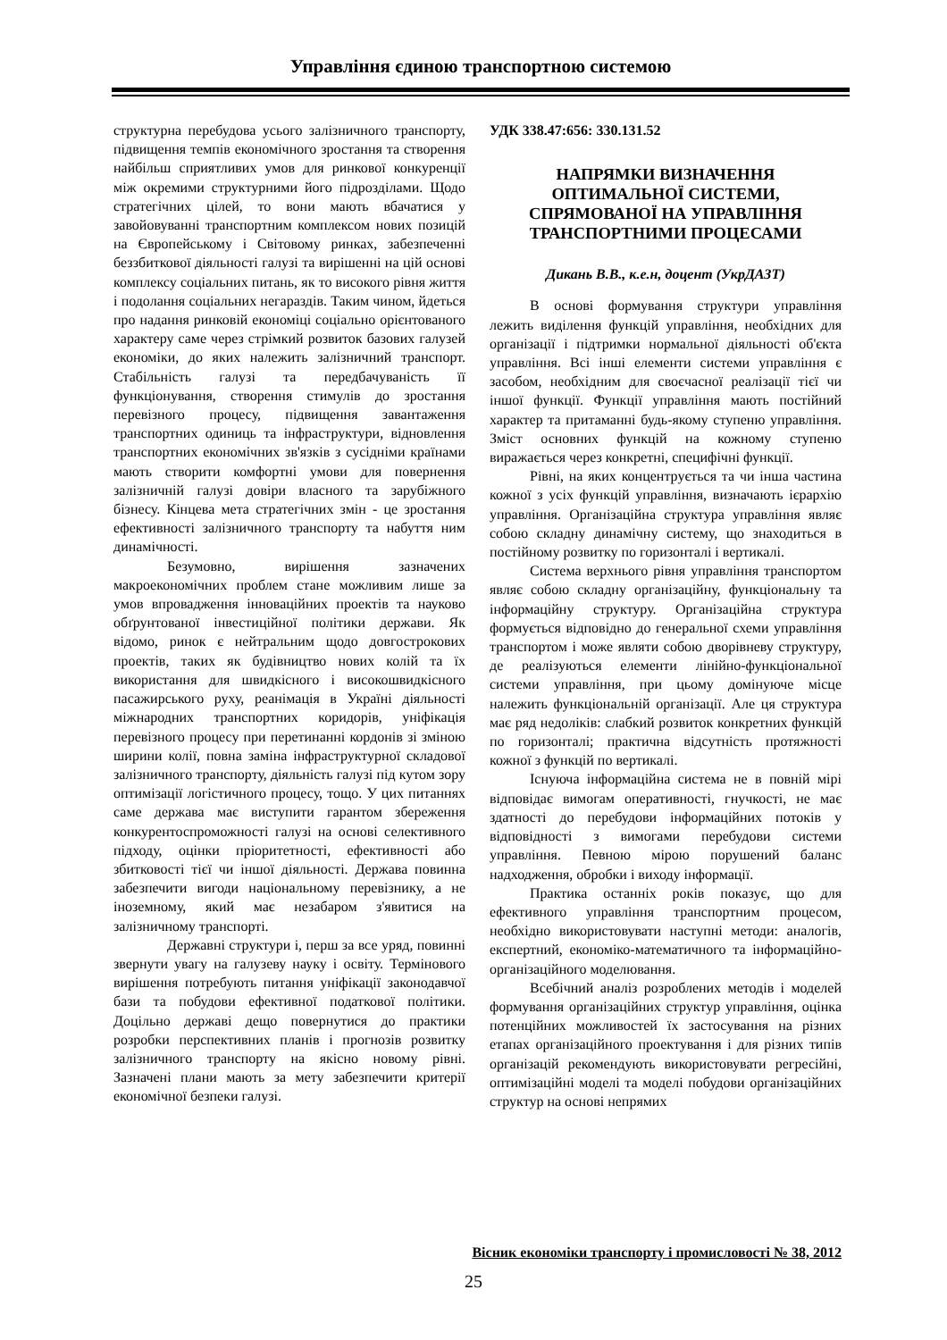Управління єдиною транспортною системою
структурна перебудова усього залізничного транспорту, підвищення темпів економічного зростання та створення найбільш сприятливих умов для ринкової конкуренції між окремими структурними його підрозділами. Щодо стратегічних цілей, то вони мають вбачатися у завойовуванні транспортним комплексом нових позицій на Європейському і Світовому ринках, забезпеченні беззбиткової діяльності галузі та вирішенні на цій основі комплексу соціальних питань, як то високого рівня життя і подолання соціальних негараздів. Таким чином, йдеться про надання ринковій економіці соціально орієнтованого характеру саме через стрімкий розвиток базових галузей економіки, до яких належить залізничний транспорт. Стабільність галузі та передбачуваність її функціонування, створення стимулів до зростання перевізного процесу, підвищення завантаження транспортних одиниць та інфраструктури, відновлення транспортних економічних зв'язків з сусідніми країнами мають створити комфортні умови для повернення залізничній галузі довіри власного та зарубіжного бізнесу. Кінцева мета стратегічних змін - це зростання ефективності залізничного транспорту та набуття ним динамічності.
Безумовно, вирішення зазначених макроекономічних проблем стане можливим лише за умов впровадження інноваційних проектів та науково обґрунтованої інвестиційної політики держави. Як відомо, ринок є нейтральним щодо довгострокових проектів, таких як будівництво нових колій та їх використання для швидкісного і високошвидкісного пасажирського руху, реанімація в Україні діяльності міжнародних транспортних коридорів, уніфікація перевізного процесу при перетинанні кордонів зі зміною ширини колії, повна заміна інфраструктурної складової залізничного транспорту, діяльність галузі під кутом зору оптимізації логістичного процесу, тощо. У цих питаннях саме держава має виступити гарантом збереження конкурентоспроможності галузі на основі селективного підходу, оцінки пріоритетності, ефективності або збитковості тієї чи іншої діяльності. Держава повинна забезпечити вигоди національному перевізнику, а не іноземному, який має незабаром з'явитися на залізничному транспорті.
Державні структури і, перш за все уряд, повинні звернути увагу на галузеву науку і освіту. Термінового вирішення потребують питання уніфікації законодавчої бази та побудови ефективної податкової політики. Доцільно державі дещо повернутися до практики розробки перспективних планів і прогнозів розвитку залізничного транспорту на якісно новому рівні. Зазначені плани мають за мету забезпечити критерії економічної безпеки галузі.
УДК 338.47:656: 330.131.52
НАПРЯМКИ ВИЗНАЧЕННЯ
ОПТИМАЛЬНОЇ СИСТЕМИ,
СПРЯМОВАНОЇ НА УПРАВЛІННЯ
ТРАНСПОРТНИМИ ПРОЦЕСАМИ
Дикань В.В., к.е.н, доцент (УкрДАЗТ)
В основі формування структури управління лежить виділення функцій управління, необхідних для організації і підтримки нормальної діяльності об'єкта управління. Всі інші елементи системи управління є засобом, необхідним для своєчасної реалізації тієї чи іншої функції. Функції управління мають постійний характер та притаманні будь-якому ступеню управління. Зміст основних функцій на кожному ступеню виражається через конкретні, специфічні функції.
Рівні, на яких концентрується та чи інша частина кожної з усіх функцій управління, визначають ієрархію управління. Організаційна структура управління являє собою складну динамічну систему, що знаходиться в постійному розвитку по горизонталі і вертикалі.
Система верхнього рівня управління транспортом являє собою складну організаційну, функціональну та інформаційну структуру. Організаційна структура формується відповідно до генеральної схеми управління транспортом і може являти собою дворівневу структуру, де реалізуються елементи лінійно-функціональної системи управління, при цьому домінуюче місце належить функціональній організації. Але ця структура має ряд недоліків: слабкий розвиток конкретних функцій по горизонталі; практична відсутність протяжності кожної з функцій по вертикалі.
Існуюча інформаційна система не в повній мірі відповідає вимогам оперативності, гнучкості, не має здатності до перебудови інформаційних потоків у відповідності з вимогами перебудови системи управління. Певною мірою порушений баланс надходження, обробки і виходу інформації.
Практика останніх років показує, що для ефективного управління транспортним процесом, необхідно використовувати наступні методи: аналогів, експертний, економіко-математичного та інформаційно-організаційного моделювання.
Всебічний аналіз розроблених методів і моделей формування організаційних структур управління, оцінка потенційних можливостей їх застосування на різних етапах організаційного проектування і для різних типів організацій рекомендують використовувати регресійні, оптимізаційні моделі та моделі побудови організаційних структур на основі непрямих
Вісник економіки транспорту і промисловості № 38, 2012
25